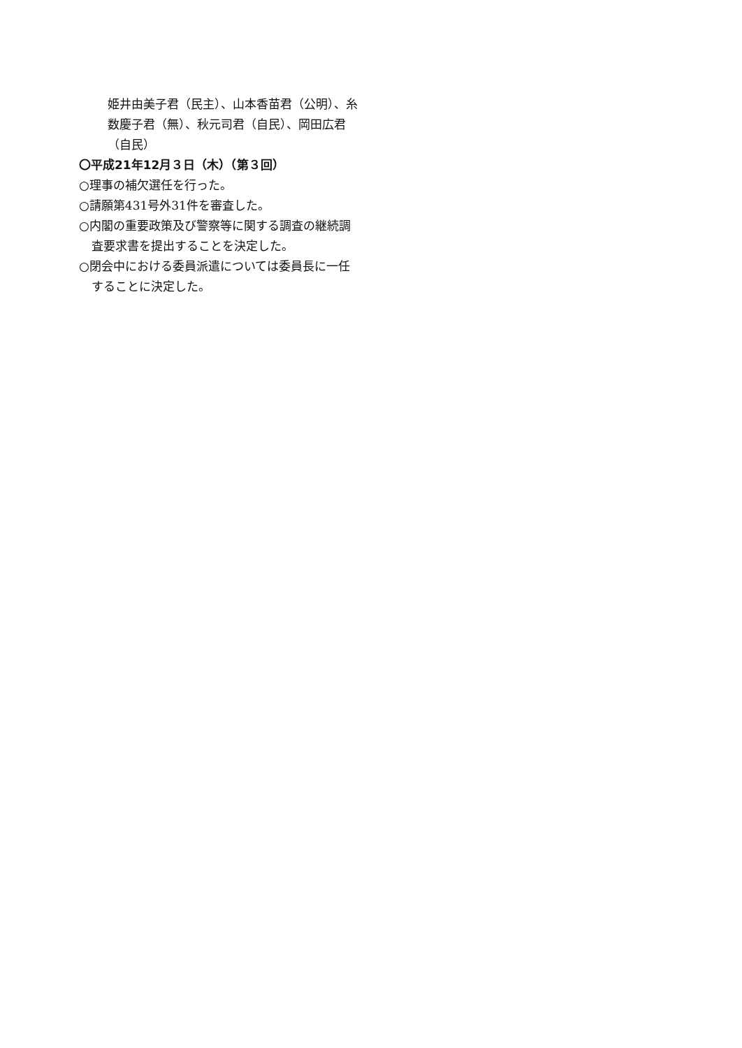姫井由美子君（民主）、山本香苗君（公明）、糸数慶子君（無）、秋元司君（自民）、岡田広君（自民）
〇平成21年12月３日（木）（第３回）
○理事の補欠選任を行った。
○請願第431号外31件を審査した。
○内閣の重要政策及び警察等に関する調査の継続調査要求書を提出することを決定した。
○閉会中における委員派遣については委員長に一任することに決定した。